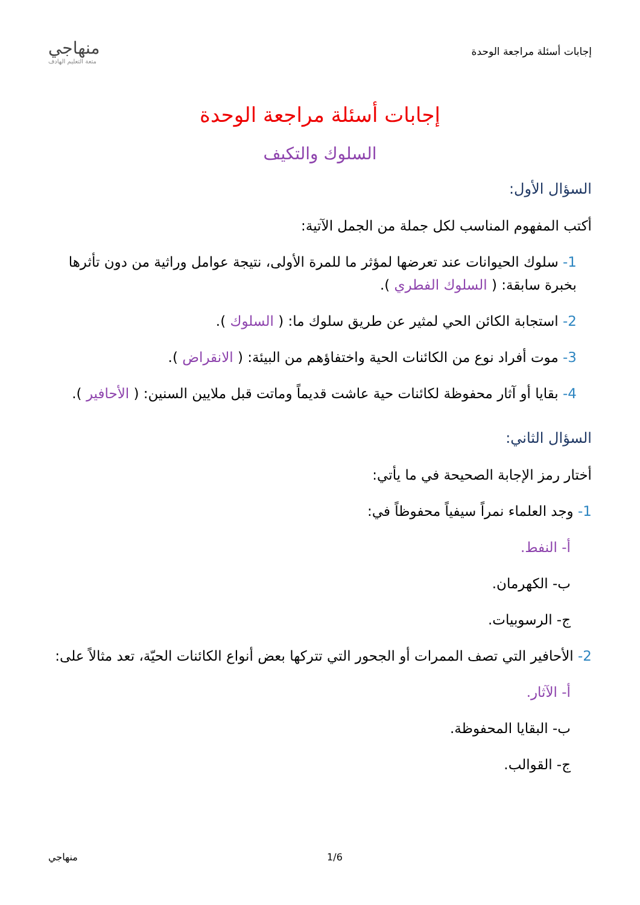إجابات أسئلة مراجعة الوحدة
منهاجي
متعة التعليم الهادف
إجابات أسئلة مراجعة الوحدة
السلوك والتكيف
السؤال الأول:
أكتب المفهوم المناسب لكل جملة من الجمل الآتية:
1- سلوك الحيوانات عند تعرضها لمؤثر ما للمرة الأولى، نتيجة عوامل وراثية من دون تأثرها بخبرة سابقة: ( السلوك الفطري ).
2- استجابة الكائن الحي لمثير عن طريق سلوك ما: ( السلوك ).
3- موت أفراد نوع من الكائنات الحية واختفاؤهم من البيئة: ( الانقراض ).
4- بقايا أو آثار محفوظة لكائنات حية عاشت قديماً وماتت قبل ملايين السنين: ( الأحافير ).
السؤال الثاني:
أختار رمز الإجابة الصحيحة في ما يأتي:
1- وجد العلماء نمراً سيفياً محفوظاً في:
أ- النفط.
ب- الكهرمان.
ج- الرسوبيات.
2- الأحافير التي تصف الممرات أو الجحور التي تتركها بعض أنواع الكائنات الحيّة، تعد مثالاً على:
أ- الآثار.
ب- البقايا المحفوظة.
ج- القوالب.
1/6 منهاجي